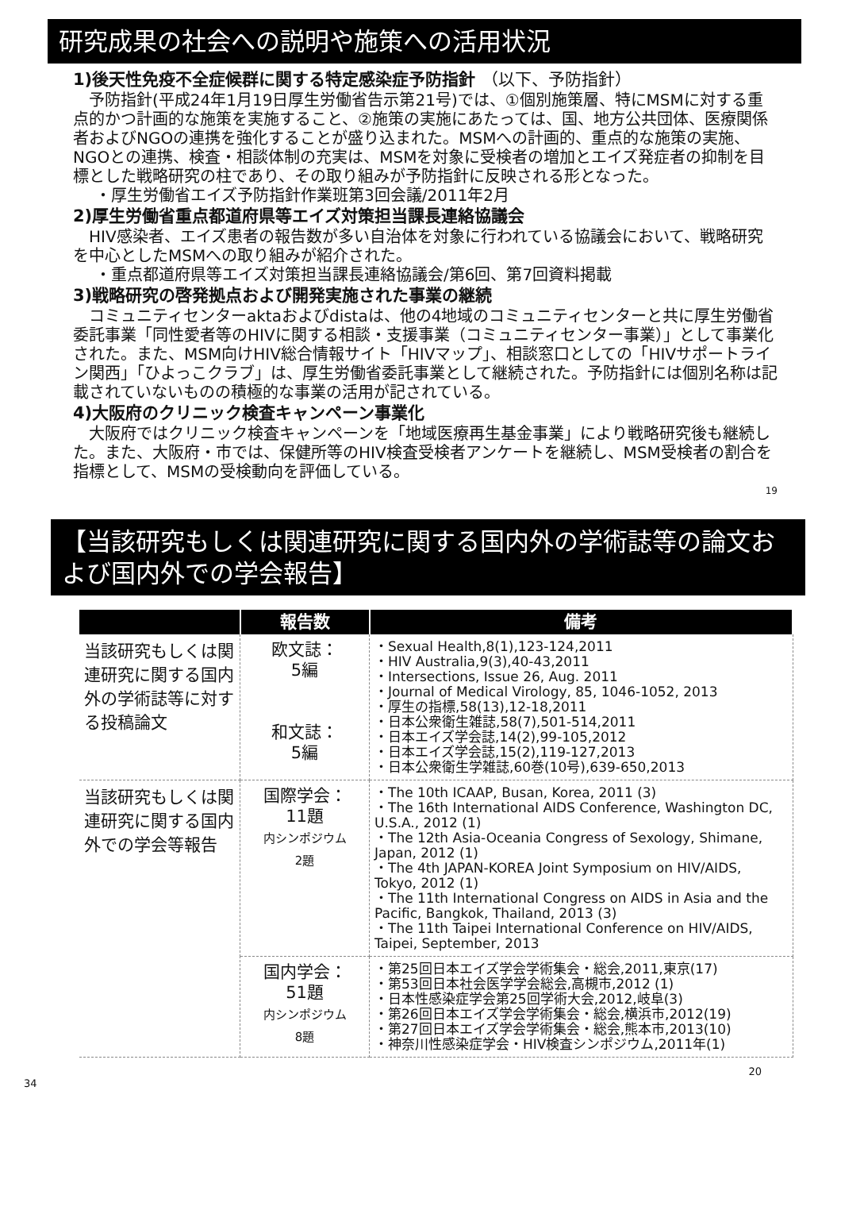研究成果の社会への説明や施策への活用状況
1)後天性免疫不全症候群に関する特定感染症予防指針 （以下、予防指針）
予防指針(平成24年1月19日厚生労働省告示第21号)では、①個別施策層、特にMSMに対する重点的かつ計画的な施策を実施すること、②施策の実施にあたっては、国、地方公共団体、医療関係者およびNGOの連携を強化することが盛り込まれた。MSMへの計画的、重点的な施策の実施、NGOとの連携、検査・相談体制の充実は、MSMを対象に受検者の増加とエイズ発症者の抑制を目標とした戦略研究の柱であり、その取り組みが予防指針に反映される形となった。
・厚生労働省エイズ予防指針作業班第3回会議/2011年2月
2)厚生労働省重点都道府県等エイズ対策担当課長連絡協議会
HIV感染者、エイズ患者の報告数が多い自治体を対象に行われている協議会において、戦略研究を中心としたMSMへの取り組みが紹介された。
・重点都道府県等エイズ対策担当課長連絡協議会/第6回、第7回資料掲載
3)戦略研究の啓発拠点および開発実施された事業の継続
コミュニティセンターaktaおよびdistaは、他の4地域のコミュニティセンターと共に厚生労働省委託事業「同性愛者等のHIVに関する相談・支援事業（コミュニティセンター事業）」として事業化された。また、MSM向けHIV総合情報サイト「HIVマップ」、相談窓口としての「HIVサポートライン関西」「ひよっこクラブ」は、厚生労働省委託事業として継続された。予防指針には個別名称は記載されていないものの積極的な事業の活用が記されている。
4)大阪府のクリニック検査キャンペーン事業化
大阪府ではクリニック検査キャンペーンを「地域医療再生基金事業」により戦略研究後も継続した。また、大阪府・市では、保健所等のHIV検査受検者アンケートを継続し、MSM受検者の割合を指標として、MSMの受検動向を評価している。
19
【当該研究もしくは関連研究に関する国内外の学術誌等の論文および国内外での学会報告】
| | 報告数 | 備考 |
| --- | --- | --- |
| 当該研究もしくは関連研究に関する国内外の学術誌等に対する投稿論文 | 欧文誌： 5編 和文誌： 5編 | ・Sexual Health,8(1),123-124,2011 ・HIV Australia,9(3),40-43,2011 ・Intersections, Issue 26, Aug. 2011 ・Journal of Medical Virology, 85, 1046-1052, 2013 ・厚生の指標,58(13),12-18,2011 ・日本公衆衛生雑誌,58(7),501-514,2011 ・日本エイズ学会誌,14(2),99-105,2012 ・日本エイズ学会誌,15(2),119-127,2013 ・日本公衆衛生学雑誌,60巻(10号),639-650,2013 |
| 当該研究もしくは関連研究に関する国内外での学会等報告 | 国際学会： 11題 内シンポジウム 2題 | ・The 10th ICAAP, Busan, Korea, 2011 (3) ・The 16th International AIDS Conference, Washington DC, U.S.A., 2012 (1) ・The 12th Asia-Oceania Congress of Sexology, Shimane, Japan, 2012 (1) ・The 4th JAPAN-KOREA Joint Symposium on HIV/AIDS, Tokyo, 2012 (1) ・The 11th International Congress on AIDS in Asia and the Pacific, Bangkok, Thailand, 2013 (3) ・The 11th Taipei International Conference on HIV/AIDS, Taipei, September, 2013 |
| | 国内学会： 51題 内シンポジウム 8題 | ・第25回日本エイズ学会学術集会・総会,2011,東京(17) ・第53回日本社会医学学会総会,高槻市,2012 (1) ・日本性感染症学会第25回学術大会,2012,岐阜(3) ・第26回日本エイズ学会学術集会・総会,横浜市,2012(19) ・第27回日本エイズ学会学術集会・総会,熊本市,2013(10) ・神奈川性感染症学会・HIV検査シンポジウム,2011年(1) |
20
34